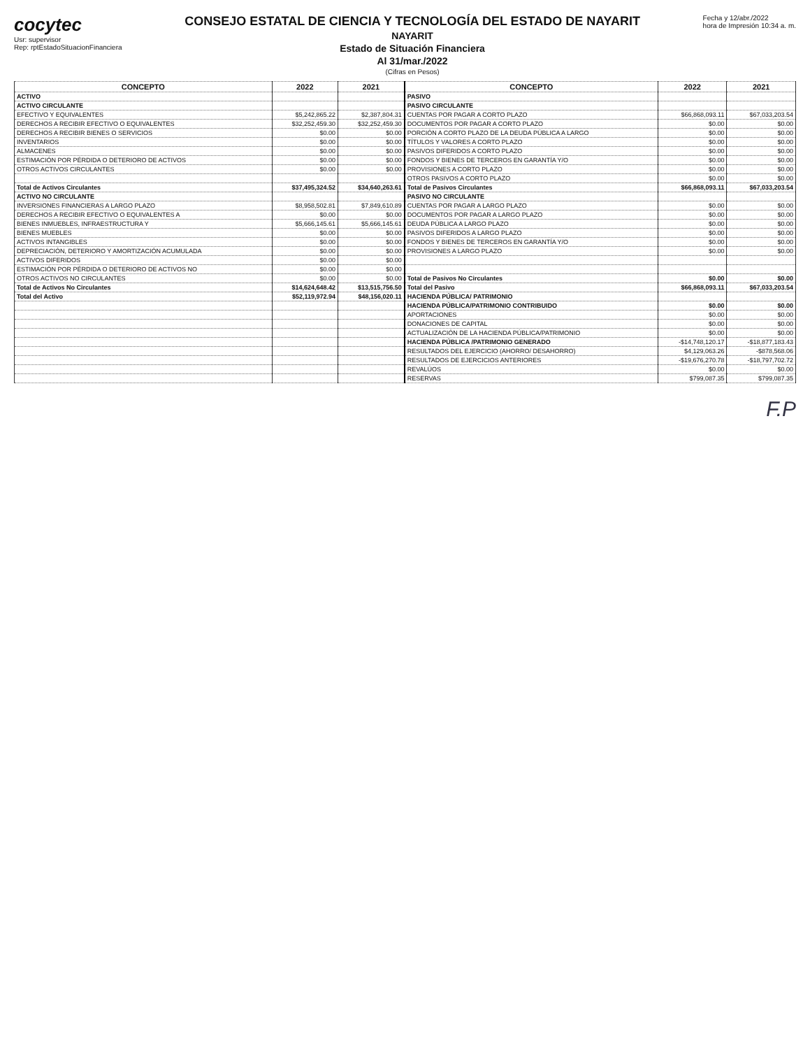cocytec
Usr: supervisor
Rep: rptEstadoSituacionFinanciera
CONSEJO ESTATAL DE CIENCIA Y TECNOLOGÍA DEL ESTADO DE NAYARIT
NAYARIT
Estado de Situación Financiera
Al 31/mar./2022
(Cifras en Pesos)
Fecha y 12/abr./2022
hora de Impresión 10:34 a. m.
| CONCEPTO | 2022 | 2021 | CONCEPTO | 2022 | 2021 |
| --- | --- | --- | --- | --- | --- |
| ACTIVO | | | PASIVO | | |
| ACTIVO CIRCULANTE | | | PASIVO CIRCULANTE | | |
| EFECTIVO Y EQUIVALENTES | $5,242,865.22 | $2,387,804.31 | CUENTAS POR PAGAR A CORTO PLAZO | $66,868,093.11 | $67,033,203.54 |
| DERECHOS A RECIBIR EFECTIVO O EQUIVALENTES | $32,252,459.30 | $32,252,459.30 | DOCUMENTOS POR PAGAR A CORTO PLAZO | $0.00 | $0.00 |
| DERECHOS A RECIBIR BIENES O SERVICIOS | $0.00 | $0.00 | PORCIÓN A CORTO PLAZO DE LA DEUDA PÚBLICA A LARGO | $0.00 | $0.00 |
| INVENTARIOS | $0.00 | $0.00 | TÍTULOS Y VALORES A CORTO PLAZO | $0.00 | $0.00 |
| ALMACENES | $0.00 | $0.00 | PASIVOS DIFERIDOS A CORTO PLAZO | $0.00 | $0.00 |
| ESTIMACIÓN POR PÉRDIDA O DETERIORO DE ACTIVOS | $0.00 | $0.00 | FONDOS Y BIENES DE TERCEROS EN GARANTÍA Y/O | $0.00 | $0.00 |
| OTROS ACTIVOS CIRCULANTES | $0.00 | $0.00 | PROVISIONES A CORTO PLAZO | $0.00 | $0.00 |
| | | | OTROS PASIVOS A CORTO PLAZO | $0.00 | $0.00 |
| Total de Activos Circulantes | $37,495,324.52 | $34,640,263.61 | Total de Pasivos Circulantes | $66,868,093.11 | $67,033,203.54 |
| ACTIVO NO CIRCULANTE | | | PASIVO NO CIRCULANTE | | |
| INVERSIONES FINANCIERAS A LARGO PLAZO | $8,958,502.81 | $7,849,610.89 | CUENTAS POR PAGAR A LARGO PLAZO | $0.00 | $0.00 |
| DERECHOS A RECIBIR EFECTIVO O EQUIVALENTES A | $0.00 | $0.00 | DOCUMENTOS POR PAGAR A LARGO PLAZO | $0.00 | $0.00 |
| BIENES INMUEBLES, INFRAESTRUCTURA Y | $5,666,145.61 | $5,666,145.61 | DEUDA PÚBLICA A LARGO PLAZO | $0.00 | $0.00 |
| BIENES MUEBLES | $0.00 | $0.00 | PASIVOS DIFERIDOS A LARGO PLAZO | $0.00 | $0.00 |
| ACTIVOS INTANGIBLES | $0.00 | $0.00 | FONDOS Y BIENES DE TERCEROS EN GARANTÍA Y/O | $0.00 | $0.00 |
| DEPRECIACIÓN, DETERIORO Y AMORTIZACIÓN ACUMULADA | $0.00 | $0.00 | PROVISIONES A LARGO PLAZO | $0.00 | $0.00 |
| ACTIVOS DIFERIDOS | $0.00 | $0.00 | | | |
| ESTIMACIÓN POR PÉRDIDA O DETERIORO DE ACTIVOS NO | $0.00 | $0.00 | | | |
| OTROS ACTIVOS NO CIRCULANTES | $0.00 | $0.00 | Total de Pasivos No Circulantes | $0.00 | $0.00 |
| Total de Activos No Circulantes | $14,624,648.42 | $13,515,756.50 | Total del Pasivo | $66,868,093.11 | $67,033,203.54 |
| Total del Activo | $52,119,972.94 | $48,156,020.11 | HACIENDA PÚBLICA/ PATRIMONIO | | |
| | | | HACIENDA PÚBLICA/PATRIMONIO CONTRIBUIDO | $0.00 | $0.00 |
| | | | APORTACIONES | $0.00 | $0.00 |
| | | | DONACIONES DE CAPITAL | $0.00 | $0.00 |
| | | | ACTUALIZACIÓN DE LA HACIENDA PÚBLICA/PATRIMONIO | $0.00 | $0.00 |
| | | | HACIENDA PÚBLICA /PATRIMONIO GENERADO | -$14,748,120.17 | -$18,877,183.43 |
| | | | RESULTADOS DEL EJERCICIO (AHORRO/ DESAHORRO) | $4,129,063.26 | -$878,568.06 |
| | | | RESULTADOS DE EJERCICIOS ANTERIORES | -$19,676,270.78 | -$18,797,702.72 |
| | | | REVALÚOS | $0.00 | $0.00 |
| | | | RESERVAS | $799,087.35 | $799,087.35 |
F.P